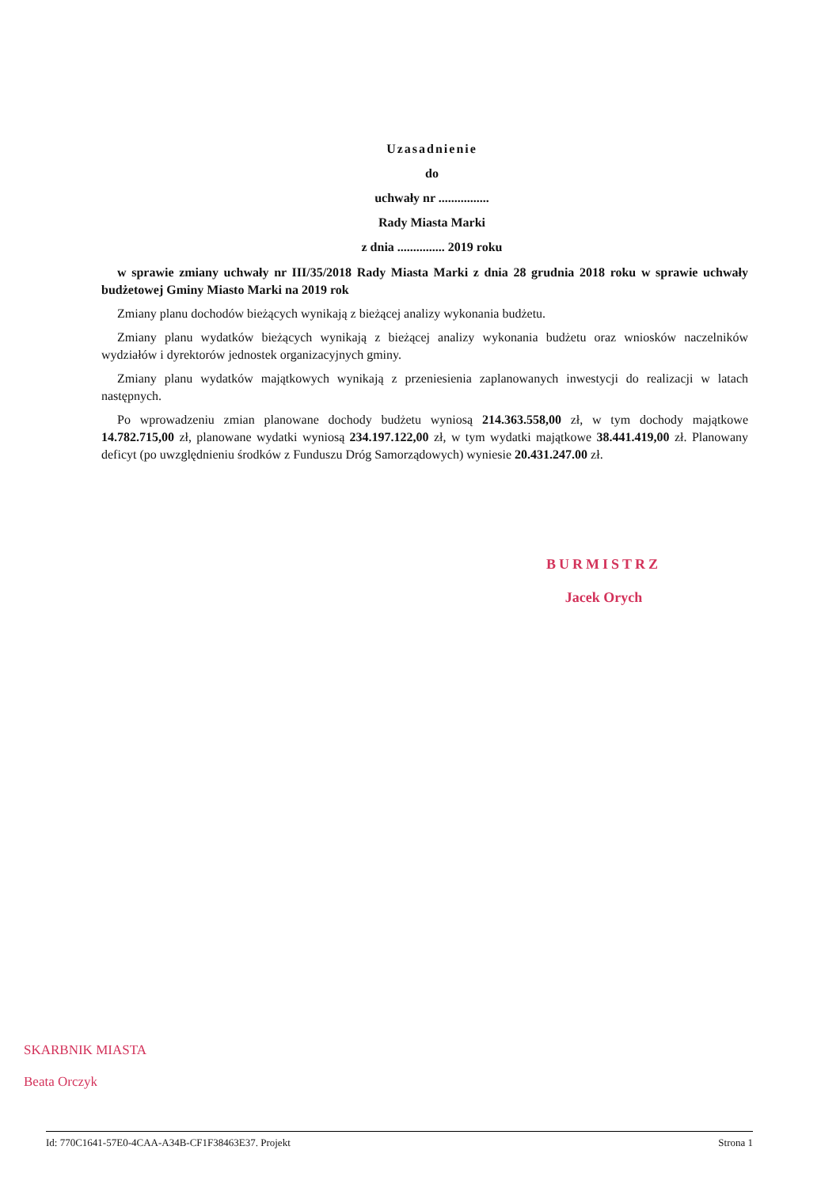Uzasadnienie
do
uchwały nr ................
Rady Miasta Marki
z dnia ............... 2019 roku
w sprawie zmiany uchwały nr III/35/2018 Rady Miasta Marki z dnia 28 grudnia 2018 roku w sprawie uchwały budżetowej Gminy Miasto Marki na 2019 rok
Zmiany planu dochodów bieżących wynikają z bieżącej analizy wykonania budżetu.
Zmiany planu wydatków bieżących wynikają z bieżącej analizy wykonania budżetu oraz wniosków naczelników wydziałów i dyrektorów jednostek organizacyjnych gminy.
Zmiany planu wydatków majątkowych wynikają z przeniesienia zaplanowanych inwestycji do realizacji w latach następnych.
Po wprowadzeniu zmian planowane dochody budżetu wyniosą 214.363.558,00 zł, w tym dochody majątkowe 14.782.715,00 zł, planowane wydatki wyniosą 234.197.122,00 zł, w tym wydatki majątkowe 38.441.419,00 zł. Planowany deficyt (po uwzględnieniu środków z Funduszu Dróg Samorządowych) wyniesie 20.431.247.00 zł.
BURMISTRZ
Jacek Orych
SKARBNIK MIASTA
Beata Orczyk
Id: 770C1641-57E0-4CAA-A34B-CF1F38463E37. Projekt Strona 1